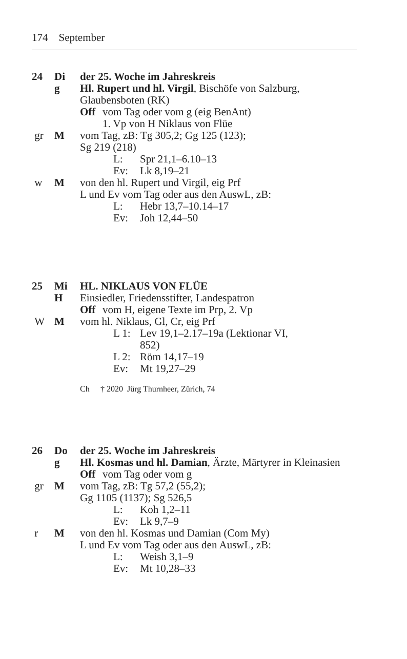174 September
24 Di der 25. Woche im Jahreskreis
g Hl. Rupert und hl. Virgil, Bischöfe von Salzburg, Glaubensboten (RK)
Off vom Tag oder vom g (eig BenAnt)
1. Vp von H Niklaus von Flüe
gr M vom Tag, zB: Tg 305,2; Gg 125 (123);
Sg 219 (218)
L: Spr 21,1–6.10–13
Ev: Lk 8,19–21
w M von den hl. Rupert und Virgil, eig Prf
L und Ev vom Tag oder aus den AuswL, zB:
L: Hebr 13,7–10.14–17
Ev: Joh 12,44–50
25 Mi HL. NIKLAUS VON FLÜE
H Einsiedler, Friedensstifter, Landespatron
Off vom H, eigene Texte im Prp, 2. Vp
W M vom hl. Niklaus, Gl, Cr, eig Prf
L 1: Lev 19,1–2.17–19a (Lektionar VI, 852)
L 2: Röm 14,17–19
Ev: Mt 19,27–29
Ch † 2020 Jürg Thurnheer, Zürich, 74
26 Do der 25. Woche im Jahreskreis
g Hl. Kosmas und hl. Damian, Ärzte, Märtyrer in Kleinasien
Off vom Tag oder vom g
gr M vom Tag, zB: Tg 57,2 (55,2);
Gg 1105 (1137); Sg 526,5
L: Koh 1,2–11
Ev: Lk 9,7–9
r M von den hl. Kosmas und Damian (Com My)
L und Ev vom Tag oder aus den AuswL, zB:
L: Weish 3,1–9
Ev: Mt 10,28–33